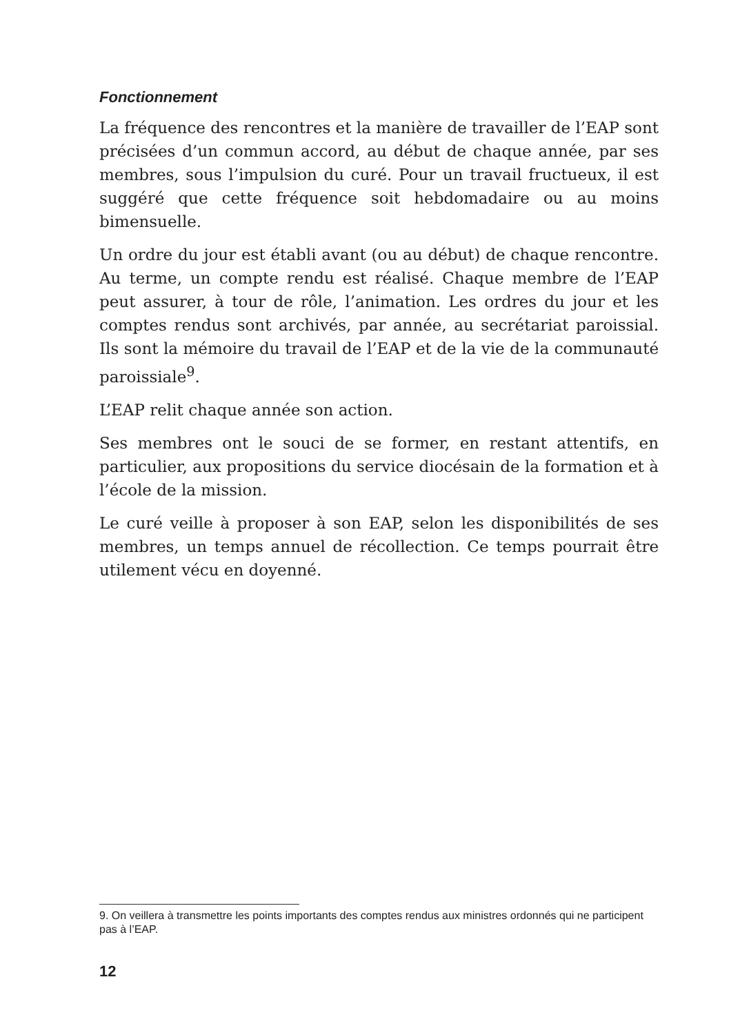Fonctionnement
La fréquence des rencontres et la manière de travailler de l’EAP sont précisées d’un commun accord, au début de chaque année, par ses membres, sous l’impulsion du curé. Pour un travail fructueux, il est suggéré que cette fréquence soit hebdomadaire ou au moins bimensuelle.
Un ordre du jour est établi avant (ou au début) de chaque rencontre. Au terme, un compte rendu est réalisé. Chaque membre de l’EAP peut assurer, à tour de rôle, l’animation. Les ordres du jour et les comptes rendus sont archivés, par année, au secrétariat paroissial. Ils sont la mémoire du travail de l’EAP et de la vie de la communauté paroissiale<sup>9</sup>.
L’EAP relit chaque année son action.
Ses membres ont le souci de se former, en restant attentifs, en particulier, aux propositions du service diocésain de la formation et à l’école de la mission.
Le curé veille à proposer à son EAP, selon les disponibilités de ses membres, un temps annuel de récollection. Ce temps pourrait être utilement vécu en doyenné.
9. On veillera à transmettre les points importants des comptes rendus aux ministres ordonnés qui ne participent pas à l’EAP.
12